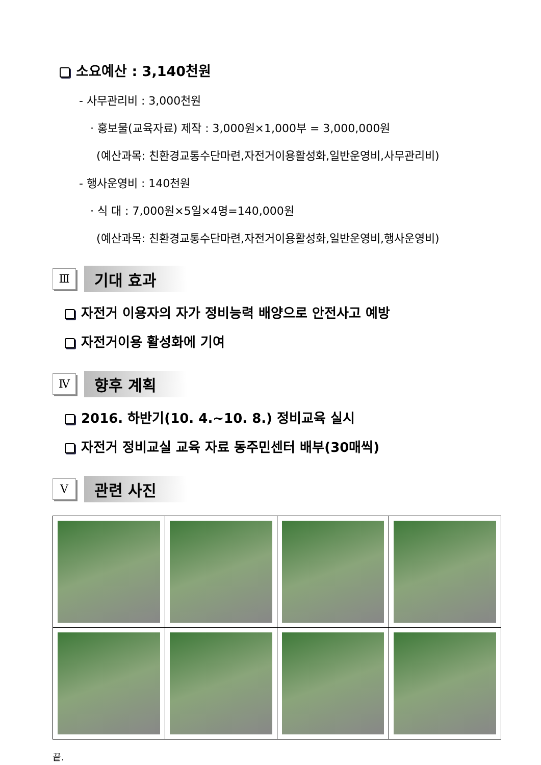소요예산 : 3,140천원
- 사무관리비 : 3,000천원
· 홍보물(교육자료) 제작 : 3,000원×1,000부 = 3,000,000원
(예산과목: 친환경교통수단마련,자전거이용활성화,일반운영비,사무관리비)
- 행사운영비 : 140천원
· 식 대 : 7,000원×5일×4명=140,000원
(예산과목: 친환경교통수단마련,자전거이용활성화,일반운영비,행사운영비)
Ⅲ
기대 효과
자전거 이용자의 자가 정비능력 배양으로 안전사고 예방
자전거이용 활성화에 기여
Ⅳ
향후 계획
2016. 하반기(10. 4.~10. 8.) 정비교육 실시
자전거 정비교실 교육 자료 동주민센터 배부(30매씩)
Ⅴ
관련 사진
끝.